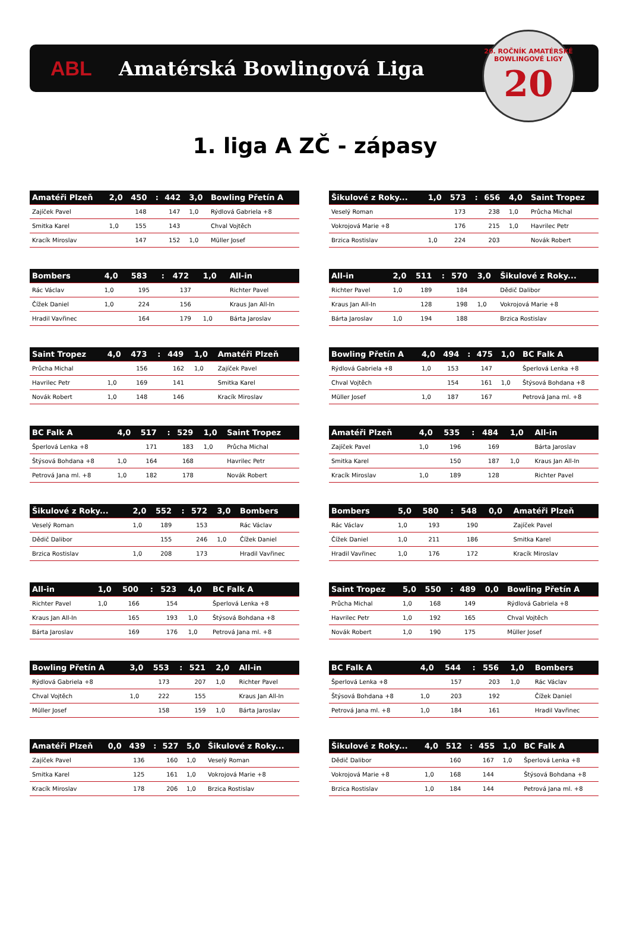ABL Amatérská Bowlingová Liga
20. ROČNÍK AMATÉRSKÉ BOWLINGOVÉ LIGY
20
1. liga A ZČ - zápasy
| Amatéři Plzeň | 2,0 | 450 | : | 442 | 3,0 | Bowling Přetín A |
| --- | --- | --- | --- | --- | --- | --- |
| Zajíček Pavel | | 148 | | 147 | 1,0 | Rýdlová Gabriela +8 |
| Smitka Karel | 1,0 | 155 | | 143 | | Chval Vojtěch |
| Kracík Miroslav | | 147 | | 152 | 1,0 | Müller Josef |
| Šikulové z Roky... | 1,0 | 573 | : | 656 | 4,0 | Saint Tropez |
| --- | --- | --- | --- | --- | --- | --- |
| Veselý Roman | | 173 | | 238 | 1,0 | Průcha Michal |
| Vokrojová Marie +8 | | 176 | | 215 | 1,0 | Havrilec Petr |
| Brzica Rostislav | 1,0 | 224 | | 203 | | Novák Robert |
| Bombers | 4,0 | 583 | : | 472 | 1,0 | All-in |
| --- | --- | --- | --- | --- | --- | --- |
| Rác Václav | 1,0 | 195 | | 137 | | Richter Pavel |
| Čížek Daniel | 1,0 | 224 | | 156 | | Kraus Jan All-In |
| Hradil Vavřinec | | 164 | | 179 | 1,0 | Bárta Jaroslav |
| All-in | 2,0 | 511 | : | 570 | 3,0 | Šikulové z Roky... |
| --- | --- | --- | --- | --- | --- | --- |
| Richter Pavel | 1,0 | 189 | | 184 | | Dědič Dalibor |
| Kraus Jan All-In | | 128 | | 198 | 1,0 | Vokrojová Marie +8 |
| Bárta Jaroslav | 1,0 | 194 | | 188 | | Brzica Rostislav |
| Saint Tropez | 4,0 | 473 | : | 449 | 1,0 | Amatéři Plzeň |
| --- | --- | --- | --- | --- | --- | --- |
| Průcha Michal | | 156 | | 162 | 1,0 | Zajíček Pavel |
| Havrilec Petr | 1,0 | 169 | | 141 | | Smitka Karel |
| Novák Robert | 1,0 | 148 | | 146 | | Kracík Miroslav |
| Bowling Přetín A | 4,0 | 494 | : | 475 | 1,0 | BC Falk A |
| --- | --- | --- | --- | --- | --- | --- |
| Rýdlová Gabriela +8 | 1,0 | 153 | | 147 | | Šperlová Lenka +8 |
| Chval Vojtěch | | 154 | | 161 | 1,0 | Štýsová Bohdana +8 |
| Müller Josef | 1,0 | 187 | | 167 | | Petrová Jana ml. +8 |
| BC Falk A | 4,0 | 517 | : | 529 | 1,0 | Saint Tropez |
| --- | --- | --- | --- | --- | --- | --- |
| Šperlová Lenka +8 | | 171 | | 183 | 1,0 | Průcha Michal |
| Štýsová Bohdana +8 | 1,0 | 164 | | 168 | | Havrilec Petr |
| Petrová Jana ml. +8 | 1,0 | 182 | | 178 | | Novák Robert |
| Amatéři Plzeň | 4,0 | 535 | : | 484 | 1,0 | All-in |
| --- | --- | --- | --- | --- | --- | --- |
| Zajíček Pavel | 1,0 | 196 | | 169 | | Bárta Jaroslav |
| Smitka Karel | | 150 | | 187 | 1,0 | Kraus Jan All-In |
| Kracík Miroslav | 1,0 | 189 | | 128 | | Richter Pavel |
| Šikulové z Roky... | 2,0 | 552 | : | 572 | 3,0 | Bombers |
| --- | --- | --- | --- | --- | --- | --- |
| Veselý Roman | 1,0 | 189 | | 153 | | Rác Václav |
| Dědič Dalibor | | 155 | | 246 | 1,0 | Čížek Daniel |
| Brzica Rostislav | 1,0 | 208 | | 173 | | Hradil Vavřinec |
| Bombers | 5,0 | 580 | : | 548 | 0,0 | Amatéři Plzeň |
| --- | --- | --- | --- | --- | --- | --- |
| Rác Václav | 1,0 | 193 | | 190 | | Zajíček Pavel |
| Čížek Daniel | 1,0 | 211 | | 186 | | Smitka Karel |
| Hradil Vavřinec | 1,0 | 176 | | 172 | | Kracík Miroslav |
| All-in | 1,0 | 500 | : | 523 | 4,0 | BC Falk A |
| --- | --- | --- | --- | --- | --- | --- |
| Richter Pavel | 1,0 | 166 | | 154 | | Šperlová Lenka +8 |
| Kraus Jan All-In | | 165 | | 193 | 1,0 | Štýsová Bohdana +8 |
| Bárta Jaroslav | | 169 | | 176 | 1,0 | Petrová Jana ml. +8 |
| Saint Tropez | 5,0 | 550 | : | 489 | 0,0 | Bowling Přetín A |
| --- | --- | --- | --- | --- | --- | --- |
| Průcha Michal | 1,0 | 168 | | 149 | | Rýdlová Gabriela +8 |
| Havrilec Petr | 1,0 | 192 | | 165 | | Chval Vojtěch |
| Novák Robert | 1,0 | 190 | | 175 | | Müller Josef |
| Bowling Přetín A | 3,0 | 553 | : | 521 | 2,0 | All-in |
| --- | --- | --- | --- | --- | --- | --- |
| Rýdlová Gabriela +8 | | 173 | | 207 | 1,0 | Richter Pavel |
| Chval Vojtěch | 1,0 | 222 | | 155 | | Kraus Jan All-In |
| Müller Josef | | 158 | | 159 | 1,0 | Bárta Jaroslav |
| BC Falk A | 4,0 | 544 | : | 556 | 1,0 | Bombers |
| --- | --- | --- | --- | --- | --- | --- |
| Šperlová Lenka +8 | | 157 | | 203 | 1,0 | Rác Václav |
| Štýsová Bohdana +8 | 1,0 | 203 | | 192 | | Čížek Daniel |
| Petrová Jana ml. +8 | 1,0 | 184 | | 161 | | Hradil Vavřinec |
| Amatéři Plzeň | 0,0 | 439 | : | 527 | 5,0 | Šikulové z Roky... |
| --- | --- | --- | --- | --- | --- | --- |
| Zajíček Pavel | | 136 | | 160 | 1,0 | Veselý Roman |
| Smitka Karel | | 125 | | 161 | 1,0 | Vokrojová Marie +8 |
| Kracík Miroslav | | 178 | | 206 | 1,0 | Brzica Rostislav |
| Šikulové z Roky... | 4,0 | 512 | : | 455 | 1,0 | BC Falk A |
| --- | --- | --- | --- | --- | --- | --- |
| Dědič Dalibor | | 160 | | 167 | 1,0 | Šperlová Lenka +8 |
| Vokrojová Marie +8 | 1,0 | 168 | | 144 | | Štýsová Bohdana +8 |
| Brzica Rostislav | 1,0 | 184 | | 144 | | Petrová Jana ml. +8 |